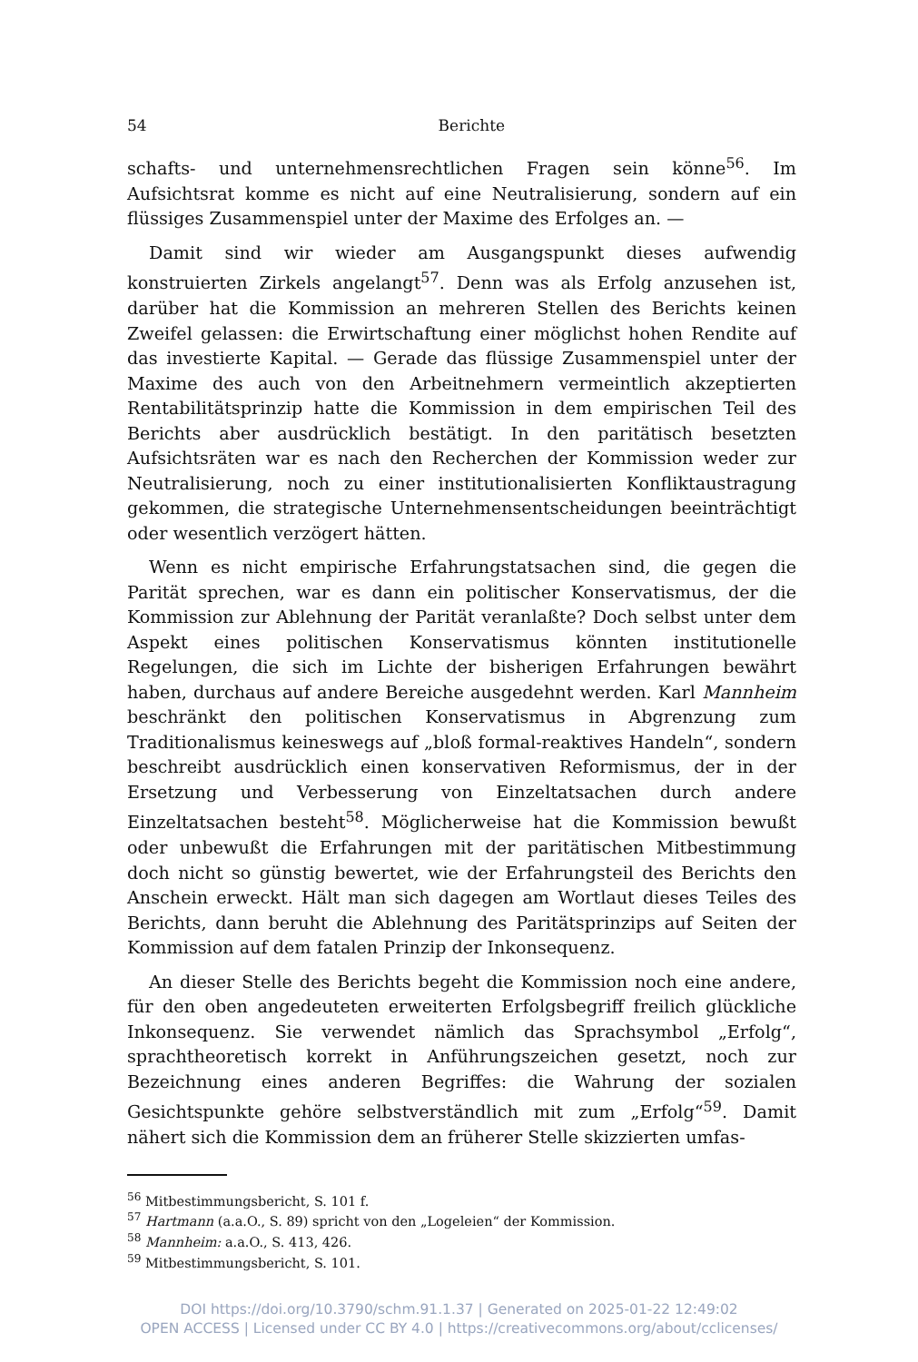54 Berichte
schafts- und unternehmensrechtlichen Fragen sein könne<sup>56</sup>. Im Aufsichtsrat komme es nicht auf eine Neutralisierung, sondern auf ein flüssiges Zusammenspiel unter der Maxime des Erfolges an. —
Damit sind wir wieder am Ausgangspunkt dieses aufwendig konstruierten Zirkels angelangt<sup>57</sup>. Denn was als Erfolg anzusehen ist, darüber hat die Kommission an mehreren Stellen des Berichts keinen Zweifel gelassen: die Erwirtschaftung einer möglichst hohen Rendite auf das investierte Kapital. — Gerade das flüssige Zusammenspiel unter der Maxime des auch von den Arbeitnehmern vermeintlich akzeptierten Rentabilitätsprinzip hatte die Kommission in dem empirischen Teil des Berichts aber ausdrücklich bestätigt. In den paritätisch besetzten Aufsichtsräten war es nach den Recherchen der Kommission weder zur Neutralisierung, noch zu einer institutionalisierten Konfliktaustragung gekommen, die strategische Unternehmensentscheidungen beeinträchtigt oder wesentlich verzögert hätten.
Wenn es nicht empirische Erfahrungstatsachen sind, die gegen die Parität sprechen, war es dann ein politischer Konservatismus, der die Kommission zur Ablehnung der Parität veranlaßte? Doch selbst unter dem Aspekt eines politischen Konservatismus könnten institutionelle Regelungen, die sich im Lichte der bisherigen Erfahrungen bewährt haben, durchaus auf andere Bereiche ausgedehnt werden. Karl Mannheim beschränkt den politischen Konservatismus in Abgrenzung zum Traditionalismus keineswegs auf „bloß formal-reaktives Handeln“, sondern beschreibt ausdrücklich einen konservativen Reformismus, der in der Ersetzung und Verbesserung von Einzeltatsachen durch andere Einzeltatsachen besteht<sup>58</sup>. Möglicherweise hat die Kommission bewußt oder unbewußt die Erfahrungen mit der paritätischen Mitbestimmung doch nicht so günstig bewertet, wie der Erfahrungsteil des Berichts den Anschein erweckt. Hält man sich dagegen am Wortlaut dieses Teiles des Berichts, dann beruht die Ablehnung des Paritätsprinzips auf Seiten der Kommission auf dem fatalen Prinzip der Inkonsequenz.
An dieser Stelle des Berichts begeht die Kommission noch eine andere, für den oben angedeuteten erweiterten Erfolgsbegriff freilich glückliche Inkonsequenz. Sie verwendet nämlich das Sprachsymbol „Erfolg“, sprachtheoretisch korrekt in Anführungszeichen gesetzt, noch zur Bezeichnung eines anderen Begriffes: die Wahrung der sozialen Gesichtspunkte gehöre selbstverständlich mit zum „Erfolg“<sup>59</sup>. Damit nähert sich die Kommission dem an früherer Stelle skizzierten umfas-
<sup>56</sup> Mitbestimmungsbericht, S. 101 f.
<sup>57</sup> Hartmann (a.a.O., S. 89) spricht von den „Logeleien“ der Kommission.
<sup>58</sup> Mannheim: a.a.O., S. 413, 426.
<sup>59</sup> Mitbestimmungsbericht, S. 101.
DOI https://doi.org/10.3790/schm.91.1.37 | Generated on 2025-01-22 12:49:02
OPEN ACCESS | Licensed under CC BY 4.0 | https://creativecommons.org/about/cclicenses/